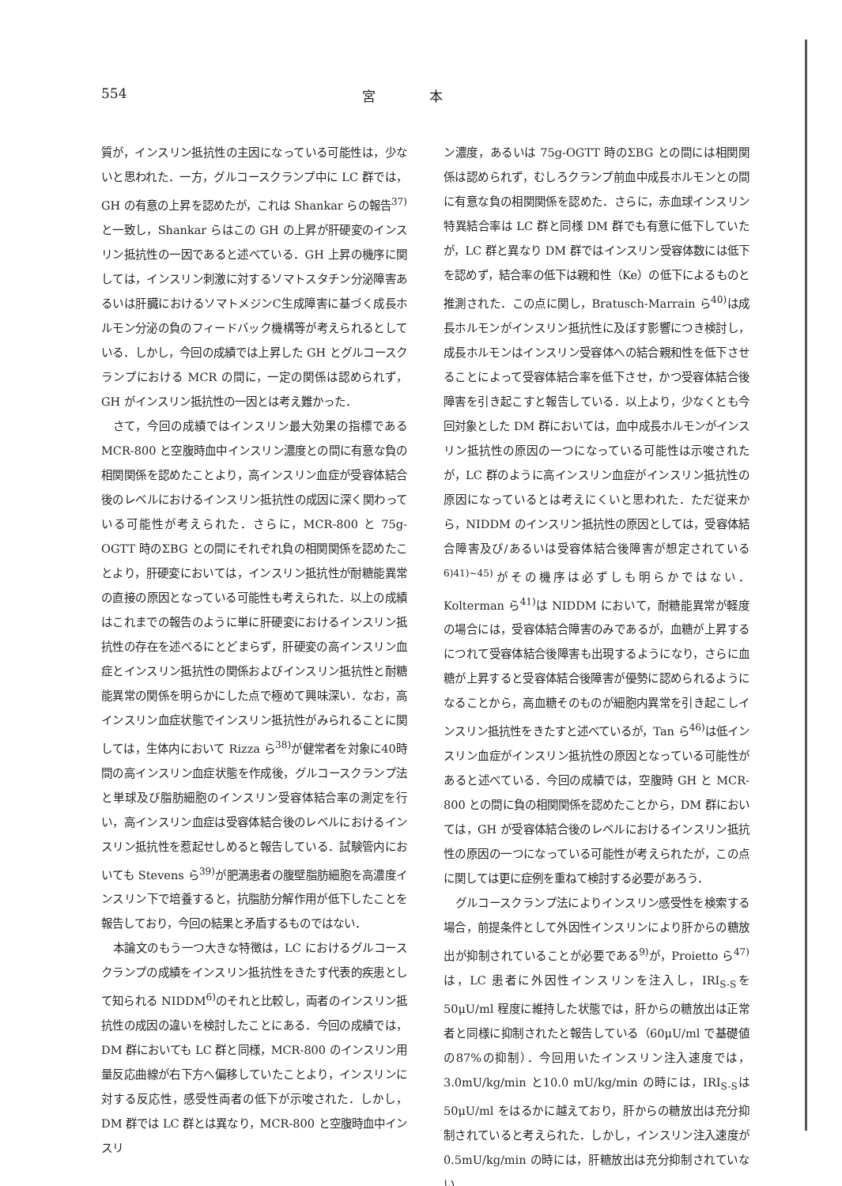554 宮　　　　本
質が，インスリン抵抗性の主因になっている可能性は，少ないと思われた．一方，グルコースクランプ中に LC 群では，GH の有意の上昇を認めたが，これは Shankar らの報告<sup>37)</sup>と一致し，Shankar らはこの GH の上昇が肝硬変のインスリン抵抗性の一因であると述べている．GH 上昇の機序に関しては，インスリン刺激に対するソマトスタチン分泌障害あるいは肝臓におけるソマトメジンC生成障害に基づく成長ホルモン分泌の負のフィードバック機構等が考えられるとしている．しかし，今回の成績では上昇した GH とグルコースクランプにおける MCR の間に，一定の関係は認められず，GH がインスリン抵抗性の一因とは考え難かった．
さて，今回の成績ではインスリン最大効果の指標である MCR-800 と空腹時血中インスリン濃度との間に有意な負の相関関係を認めたことより，高インスリン血症が受容体結合後のレベルにおけるインスリン抵抗性の成因に深く関わっている可能性が考えられた．さらに，MCR-800 と 75g-OGTT 時のΣBG との間にそれぞれ負の相関関係を認めたことより，肝硬変においては，インスリン抵抗性が耐糖能異常の直接の原因となっている可能性も考えられた．以上の成績はこれまでの報告のように単に肝硬変におけるインスリン抵抗性の存在を述べるにとどまらず，肝硬変の高インスリン血症とインスリン抵抗性の関係およびインスリン抵抗性と耐糖能異常の関係を明らかにした点で極めて興味深い．なお，高インスリン血症状態でインスリン抵抗性がみられることに関しては，生体内において Rizza ら<sup>38)</sup>が健常者を対象に40時間の高インスリン血症状態を作成後，グルコースクランプ法と単球及び脂肪細胞のインスリン受容体結合率の測定を行い，高インスリン血症は受容体結合後のレベルにおけるインスリン抵抗性を惹起せしめると報告している．試験管内においても Stevens ら<sup>39)</sup>が肥満患者の腹壁脂肪細胞を高濃度インスリン下で培養すると，抗脂肪分解作用が低下したことを報告しており，今回の結果と矛盾するものではない．
本論文のもう一つ大きな特徴は，LC におけるグルコースクランプの成績をインスリン抵抗性をきたす代表的疾患として知られる NIDDM<sup>6)</sup>のそれと比較し，両者のインスリン抵抗性の成因の違いを検討したことにある．今回の成績では，DM 群においても LC 群と同様，MCR-800 のインスリン用量反応曲線が右下方へ偏移していたことより，インスリンに対する反応性，感受性両者の低下が示唆された．しかし，DM 群では LC 群とは異なり，MCR-800 と空腹時血中インスリ
ン濃度，あるいは 75g-OGTT 時のΣBG との間には相関関係は認められず，むしろクランプ前血中成長ホルモンとの間に有意な負の相関関係を認めた．さらに，赤血球インスリン特異結合率は LC 群と同様 DM 群でも有意に低下していたが，LC 群と異なり DM 群ではインスリン受容体数には低下を認めず，結合率の低下は親和性（Ke）の低下によるものと推測された．この点に関し，Bratusch-Marrain ら<sup>40)</sup>は成長ホルモンがインスリン抵抗性に及ぼす影響につき検討し，成長ホルモンはインスリン受容体への結合親和性を低下させることによって受容体結合率を低下させ，かつ受容体結合後障害を引き起こすと報告している．以上より，少なくとも今回対象とした DM 群においては，血中成長ホルモンがインスリン抵抗性の原因の一つになっている可能性は示唆されたが，LC 群のように高インスリン血症がインスリン抵抗性の原因になっているとは考えにくいと思われた．ただ従来から，NIDDM のインスリン抵抗性の原因としては，受容体結合障害及び/あるいは受容体結合後障害が想定されている<sup>6)41)~45)</sup>がその機序は必ずしも明らかではない．Kolterman ら<sup>41)</sup>は NIDDM において，耐糖能異常が軽度の場合には，受容体結合障害のみであるが，血糖が上昇するにつれて受容体結合後障害も出現するようになり，さらに血糖が上昇すると受容体結合後障害が優勢に認められるようになることから，高血糖そのものが細胞内異常を引き起こしインスリン抵抗性をきたすと述べているが，Tan ら<sup>46)</sup>は低インスリン血症がインスリン抵抗性の原因となっている可能性があると述べている．今回の成績では，空腹時 GH と MCR-800 との間に負の相関関係を認めたことから，DM 群においては，GH が受容体結合後のレベルにおけるインスリン抵抗性の原因の一つになっている可能性が考えられたが，この点に関しては更に症例を重ねて検討する必要があろう．
グルコースクランプ法によりインスリン感受性を検索する場合，前提条件として外因性インスリンにより肝からの糖放出が抑制されていることが必要である<sup>9)</sup>が，Proietto ら<sup>47)</sup>は，LC 患者に外因性インスリンを注入し，IRI<sub>S-S</sub>を50μU/ml 程度に維持した状態では，肝からの糖放出は正常者と同様に抑制されたと報告している（60μU/ml で基礎値の87%の抑制）．今回用いたインスリン注入速度では，3.0mU/kg/min と10.0 mU/kg/min の時には，IRI<sub>S-S</sub>は50μU/ml をはるかに越えており，肝からの糖放出は充分抑制されていると考えられた．しかし，インスリン注入速度が0.5mU/kg/min の時には，肝糖放出は充分抑制されていない